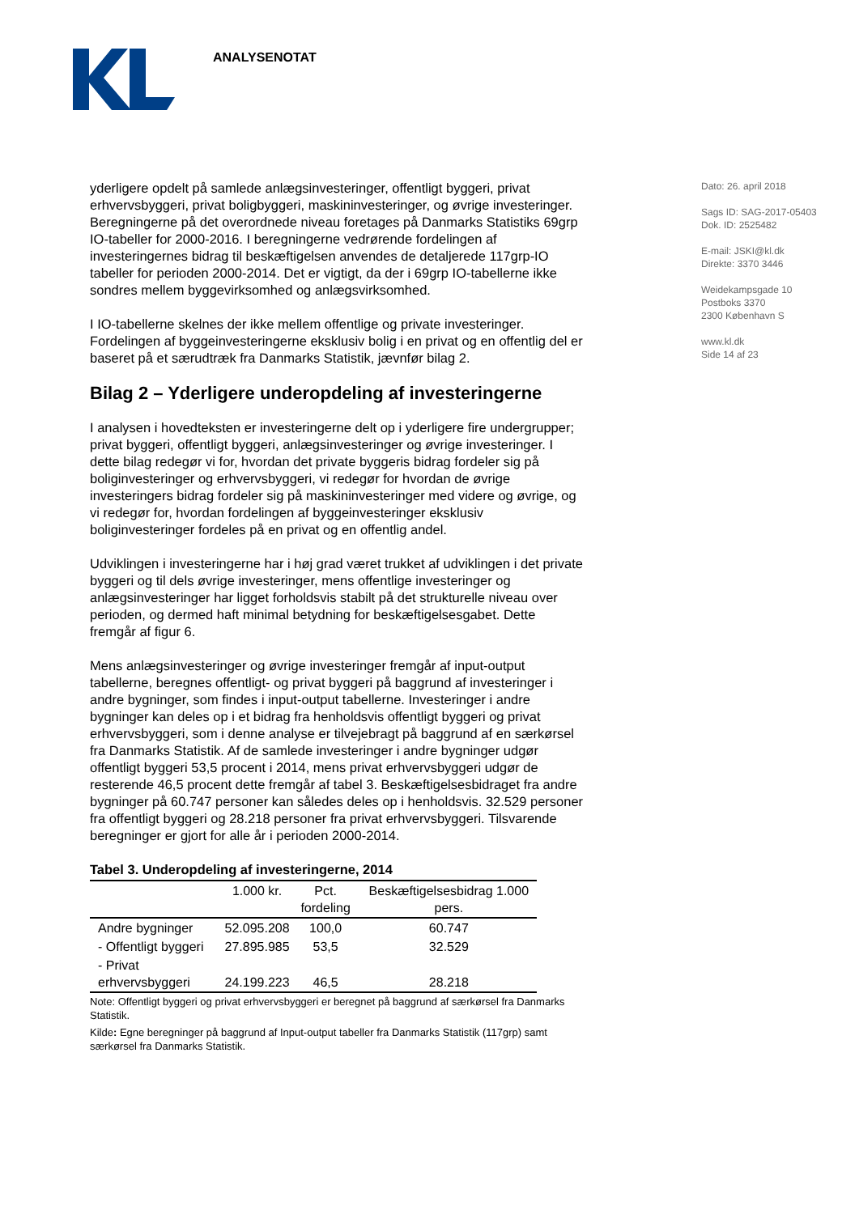ANALYSENOTAT
Dato: 26. april 2018
Sags ID: SAG-2017-05403
Dok. ID: 2525482
E-mail: JSKI@kl.dk
Direkte: 3370 3446
Weidekampsgade 10
Postboks 3370
2300 København S
www.kl.dk
Side 14 af 23
yderligere opdelt på samlede anlægsinvesteringer, offentligt byggeri, privat erhvervsbyggeri, privat boligbyggeri, maskininvesteringer, og øvrige investeringer. Beregningerne på det overordnede niveau foretages på Danmarks Statistiks 69grp IO-tabeller for 2000-2016. I beregningerne vedrørende fordelingen af investeringernes bidrag til beskæftigelsen anvendes de detaljerede 117grp-IO tabeller for perioden 2000-2014. Det er vigtigt, da der i 69grp IO-tabellerne ikke sondres mellem byggevirksomhed og anlægsvirksomhed.
I IO-tabellerne skelnes der ikke mellem offentlige og private investeringer. Fordelingen af byggeinvesteringerne eksklusiv bolig i en privat og en offentlig del er baseret på et særudtræk fra Danmarks Statistik, jævnfør bilag 2.
Bilag 2 – Yderligere underopdeling af investeringerne
I analysen i hovedteksten er investeringerne delt op i yderligere fire undergrupper; privat byggeri, offentligt byggeri, anlægsinvesteringer og øvrige investeringer. I dette bilag redegør vi for, hvordan det private byggeris bidrag fordeler sig på boliginvesteringer og erhvervsbyggeri, vi redegør for hvordan de øvrige investeringers bidrag fordeler sig på maskininvesteringer med videre og øvrige, og vi redegør for, hvordan fordelingen af byggeinvesteringer eksklusiv boliginvesteringer fordeles på en privat og en offentlig andel.
Udviklingen i investeringerne har i høj grad været trukket af udviklingen i det private byggeri og til dels øvrige investeringer, mens offentlige investeringer og anlægsinvesteringer har ligget forholdsvis stabilt på det strukturelle niveau over perioden, og dermed haft minimal betydning for beskæftigelsesgabet. Dette fremgår af figur 6.
Mens anlægsinvesteringer og øvrige investeringer fremgår af input-output tabellerne, beregnes offentligt- og privat byggeri på baggrund af investeringer i andre bygninger, som findes i input-output tabellerne. Investeringer i andre bygninger kan deles op i et bidrag fra henholdsvis offentligt byggeri og privat erhvervsbyggeri, som i denne analyse er tilvejebragt på baggrund af en særkørsel fra Danmarks Statistik. Af de samlede investeringer i andre bygninger udgør offentligt byggeri 53,5 procent i 2014, mens privat erhvervsbyggeri udgør de resterende 46,5 procent dette fremgår af tabel 3. Beskæftigelsesbidraget fra andre bygninger på 60.747 personer kan således deles op i henholdsvis. 32.529 personer fra offentligt byggeri og 28.218 personer fra privat erhvervsbyggeri. Tilsvarende beregninger er gjort for alle år i perioden 2000-2014.
Tabel 3. Underopdeling af investeringerne, 2014
| | 1.000 kr. | Pct. fordeling | Beskæftigelsesbidrag 1.000 pers. |
| --- | --- | --- | --- |
| Andre bygninger | 52.095.208 | 100,0 | 60.747 |
| - Offentligt byggeri | 27.895.985 | 53,5 | 32.529 |
| - Privat erhvervsbyggeri | 24.199.223 | 46,5 | 28.218 |
Note: Offentligt byggeri og privat erhvervsbyggeri er beregnet på baggrund af særkørsel fra Danmarks Statistik.
Kilde: Egne beregninger på baggrund af Input-output tabeller fra Danmarks Statistik (117grp) samt særkørsel fra Danmarks Statistik.